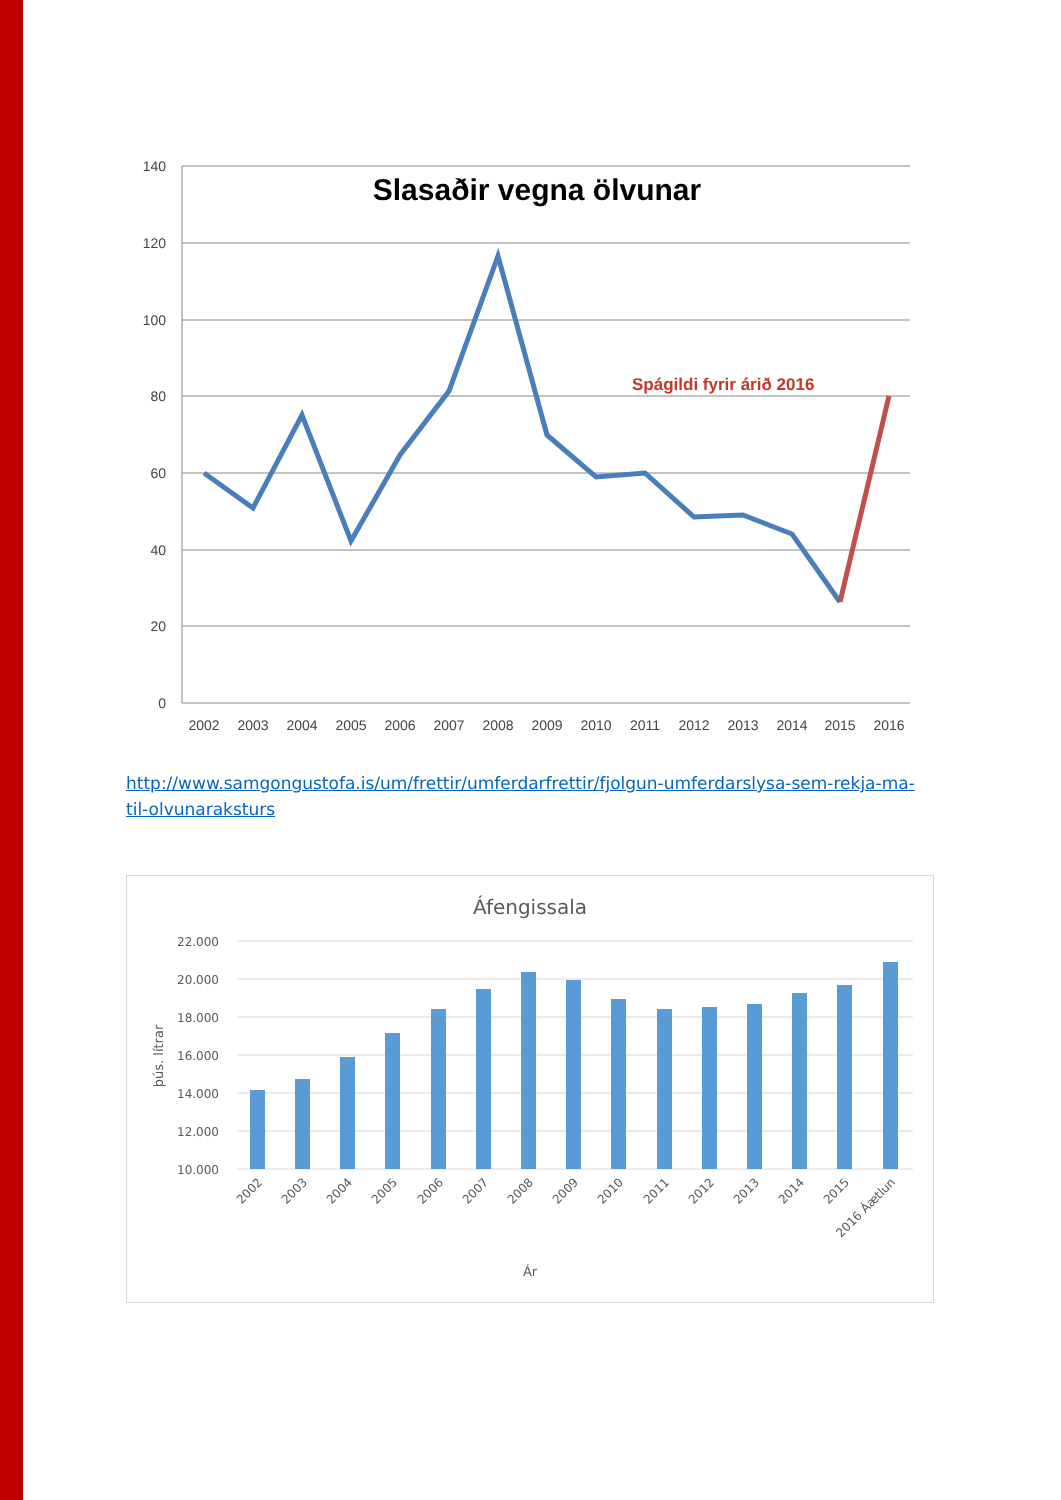140
120
100
80
60
40
20
0
Slasaðir vegna ölvunar
Spágildi fyrir árið 2016
2002
2003
2004
2005
2006
2007
2008
2009
2010
2011
2012
2013
2014
2015
2016
http://www.samgongustofa.is/um/frettir/umferdarfrettir/fjolgun-umferdarslysa-sem-rekja-ma-til-olvunaraksturs
Áfengissala
22.000
20.000
18.000
16.000
14.000
12.000
10.000
þús. lítrar
2002
2003
2004
2005
2006
2007
2008
2009
2010
2011
2012
2013
2014
2015
2016 Áætlun
Ár